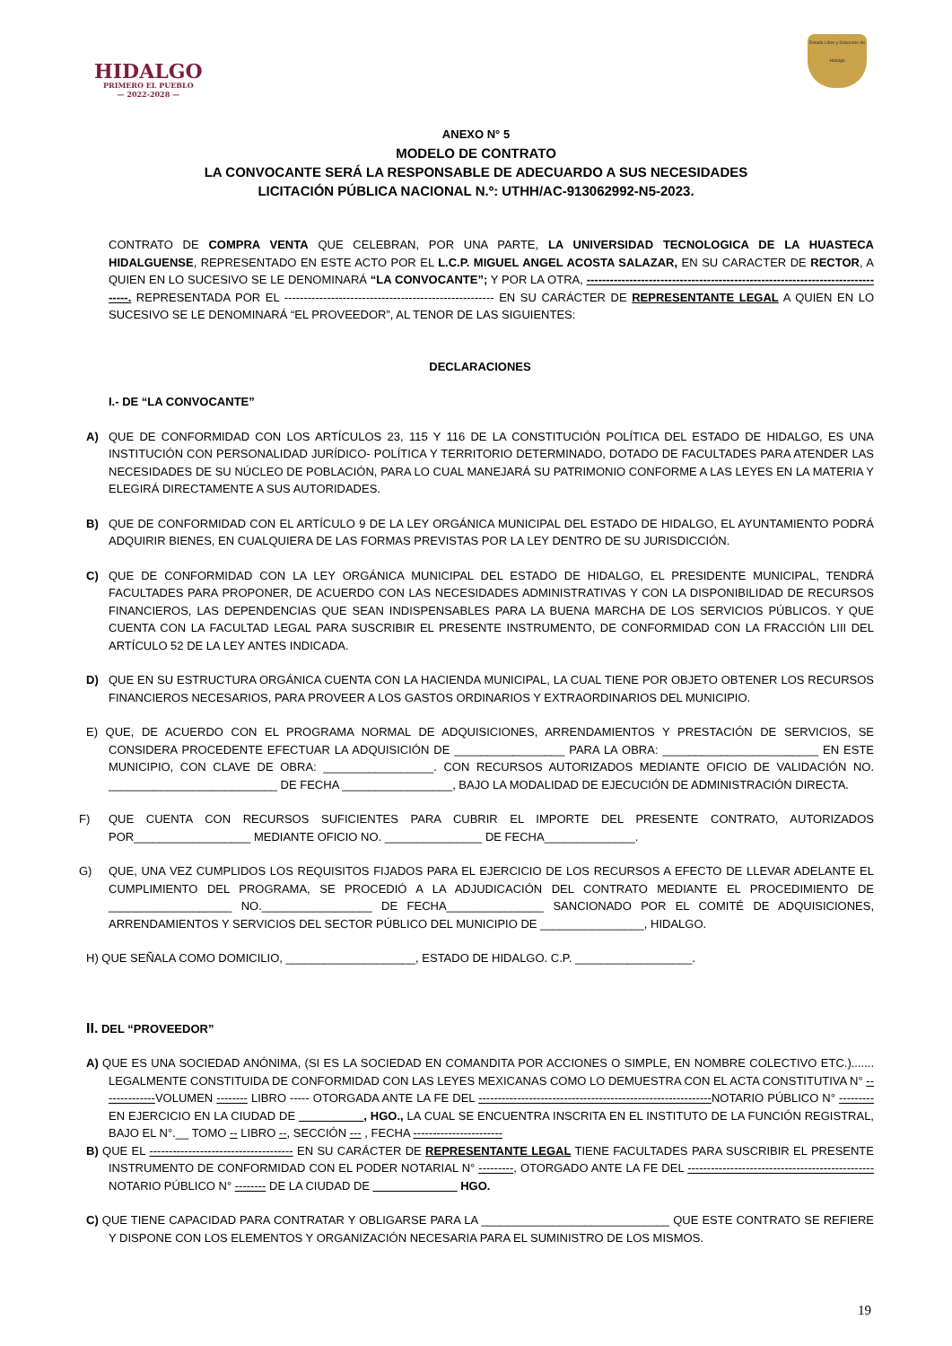HIDALGO
PRIMERO EL PUEBLO
— 2022-2028 —
Estado Libre y Soberano de Hidalgo
ANEXO N° 5
MODELO DE CONTRATO
LA CONVOCANTE SERÁ LA RESPONSABLE DE ADECUARDO A SUS NECESIDADES
LICITACIÓN PÚBLICA NACIONAL N.º: UTHH/AC-913062992-N5-2023.
CONTRATO DE COMPRA VENTA QUE CELEBRAN, POR UNA PARTE, LA UNIVERSIDAD TECNOLOGICA DE LA HUASTECA HIDALGUENSE, REPRESENTADO EN ESTE ACTO POR EL L.C.P. MIGUEL ANGEL ACOSTA SALAZAR, EN SU CARACTER DE RECTOR, A QUIEN EN LO SUCESIVO SE LE DENOMINARÁ “LA CONVOCANTE”; Y POR LA OTRA, -------------------------------------------------------------------------------. REPRESENTADA POR EL ------------------------------------------------------ EN SU CARÁCTER DE REPRESENTANTE LEGAL A QUIEN EN LO SUCESIVO SE LE DENOMINARÁ “EL PROVEEDOR”, AL TENOR DE LAS SIGUIENTES:
DECLARACIONES
I.- DE “LA CONVOCANTE”
A) QUE DE CONFORMIDAD CON LOS ARTÍCULOS 23, 115 Y 116 DE LA CONSTITUCIÓN POLÍTICA DEL ESTADO DE HIDALGO, ES UNA INSTITUCIÓN CON PERSONALIDAD JURÍDICO- POLÍTICA Y TERRITORIO DETERMINADO, DOTADO DE FACULTADES PARA ATENDER LAS NECESIDADES DE SU NÚCLEO DE POBLACIÓN, PARA LO CUAL MANEJARÁ SU PATRIMONIO CONFORME A LAS LEYES EN LA MATERIA Y ELEGIRÁ DIRECTAMENTE A SUS AUTORIDADES.
B) QUE DE CONFORMIDAD CON EL ARTÍCULO 9 DE LA LEY ORGÁNICA MUNICIPAL DEL ESTADO DE HIDALGO, EL AYUNTAMIENTO PODRÁ ADQUIRIR BIENES, EN CUALQUIERA DE LAS FORMAS PREVISTAS POR LA LEY DENTRO DE SU JURISDICCIÓN.
C) QUE DE CONFORMIDAD CON LA LEY ORGÁNICA MUNICIPAL DEL ESTADO DE HIDALGO, EL PRESIDENTE MUNICIPAL, TENDRÁ FACULTADES PARA PROPONER, DE ACUERDO CON LAS NECESIDADES ADMINISTRATIVAS Y CON LA DISPONIBILIDAD DE RECURSOS FINANCIEROS, LAS DEPENDENCIAS QUE SEAN INDISPENSABLES PARA LA BUENA MARCHA DE LOS SERVICIOS PÚBLICOS. Y QUE CUENTA CON LA FACULTAD LEGAL PARA SUSCRIBIR EL PRESENTE INSTRUMENTO, DE CONFORMIDAD CON LA FRACCIÓN LIII DEL ARTÍCULO 52 DE LA LEY ANTES INDICADA.
D) QUE EN SU ESTRUCTURA ORGÁNICA CUENTA CON LA HACIENDA MUNICIPAL, LA CUAL TIENE POR OBJETO OBTENER LOS RECURSOS FINANCIEROS NECESARIOS, PARA PROVEER A LOS GASTOS ORDINARIOS Y EXTRAORDINARIOS DEL MUNICIPIO.
E) QUE, DE ACUERDO CON EL PROGRAMA NORMAL DE ADQUISICIONES, ARRENDAMIENTOS Y PRESTACIÓN DE SERVICIOS, SE CONSIDERA PROCEDENTE EFECTUAR LA ADQUISICIÓN DE _________________ PARA LA OBRA: ________________________ EN ESTE MUNICIPIO, CON CLAVE DE OBRA: _________________. CON RECURSOS AUTORIZADOS MEDIANTE OFICIO DE VALIDACIÓN NO. __________________________ DE FECHA _________________, BAJO LA MODALIDAD DE EJECUCIÓN DE ADMINISTRACIÓN DIRECTA.
F) QUE CUENTA CON RECURSOS SUFICIENTES PARA CUBRIR EL IMPORTE DEL PRESENTE CONTRATO, AUTORIZADOS POR__________________ MEDIANTE OFICIO NO. _______________ DE FECHA______________.
G) QUE, UNA VEZ CUMPLIDOS LOS REQUISITOS FIJADOS PARA EL EJERCICIO DE LOS RECURSOS A EFECTO DE LLEVAR ADELANTE EL CUMPLIMIENTO DEL PROGRAMA, SE PROCEDIÓ A LA ADJUDICACIÓN DEL CONTRATO MEDIANTE EL PROCEDIMIENTO DE ___________________ NO._________________ DE FECHA_______________ SANCIONADO POR EL COMITÉ DE ADQUISICIONES, ARRENDAMIENTOS Y SERVICIOS DEL SECTOR PÚBLICO DEL MUNICIPIO DE ________________, HIDALGO.
H) QUE SEÑALA COMO DOMICILIO, ____________________, ESTADO DE HIDALGO. C.P. __________________.
II. DEL “PROVEEDOR”
A) QUE ES UNA SOCIEDAD ANÓNIMA, (SI ES LA SOCIEDAD EN COMANDITA POR ACCIONES O SIMPLE, EN NOMBRE COLECTIVO ETC.)....... LEGALMENTE CONSTITUIDA DE CONFORMIDAD CON LAS LEYES MEXICANAS COMO LO DEMUESTRA CON EL ACTA CONSTITUTIVA N° --------------VOLUMEN -------- LIBRO ----- OTORGADA ANTE LA FE DEL ------------------------------------------------------------NOTARIO PÚBLICO N° ---------EN EJERCICIO EN LA CIUDAD DE __________, HGO., LA CUAL SE ENCUENTRA INSCRITA EN EL INSTITUTO DE LA FUNCIÓN REGISTRAL, BAJO EL N°.__ TOMO -- LIBRO --, SECCIÓN --- , FECHA -----------------------
B) QUE EL ------------------------------------- EN SU CARÁCTER DE REPRESENTANTE LEGAL TIENE FACULTADES PARA SUSCRIBIR EL PRESENTE INSTRUMENTO DE CONFORMIDAD CON EL PODER NOTARIAL N° ---------, OTORGADO ANTE LA FE DEL ------------------------------------------------ NOTARIO PÚBLICO N° -------- DE LA CIUDAD DE _____________ HGO.
C) QUE TIENE CAPACIDAD PARA CONTRATAR Y OBLIGARSE PARA LA _____________________________ QUE ESTE CONTRATO SE REFIERE Y DISPONE CON LOS ELEMENTOS Y ORGANIZACIÓN NECESARIA PARA EL SUMINISTRO DE LOS MISMOS.
19